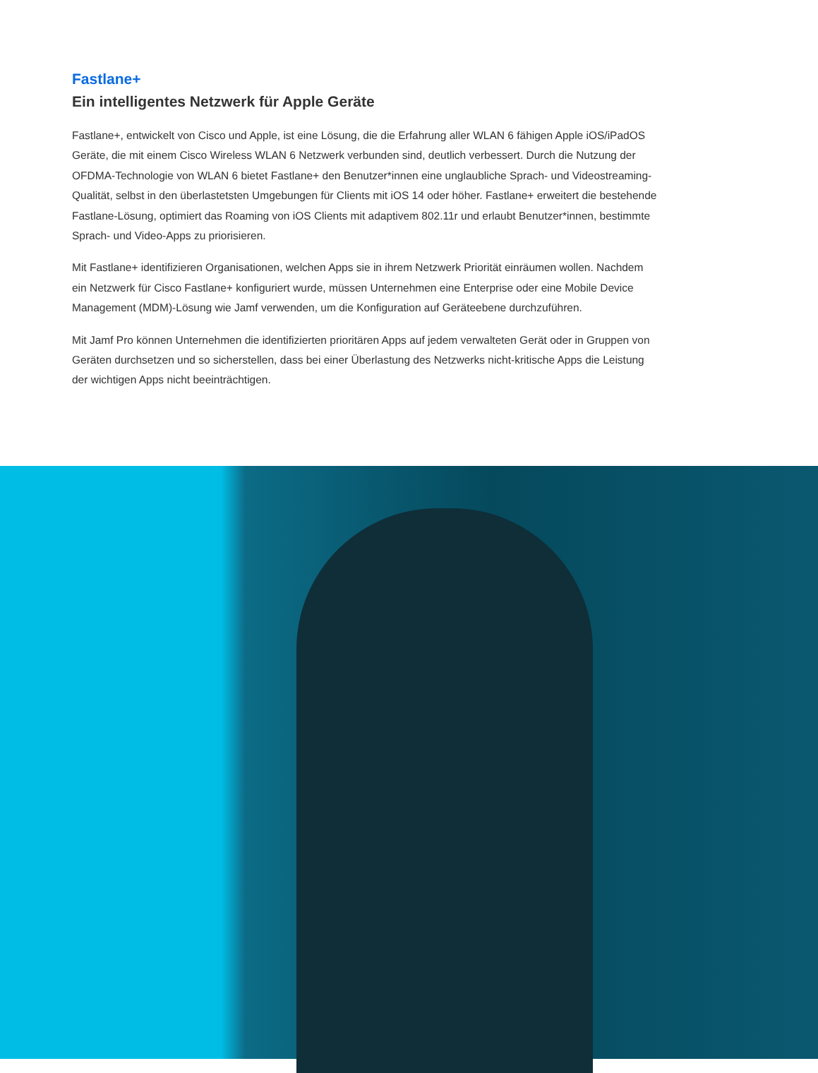Fastlane+
Ein intelligentes Netzwerk für Apple Geräte
Fastlane+, entwickelt von Cisco und Apple, ist eine Lösung, die die Erfahrung aller WLAN 6 fähigen Apple iOS/iPadOS Geräte, die mit einem Cisco Wireless WLAN 6 Netzwerk verbunden sind, deutlich verbessert. Durch die Nutzung der OFDMA-Technologie von WLAN 6 bietet Fastlane+ den Benutzer*innen eine unglaubliche Sprach- und Videostreaming-Qualität, selbst in den überlastetsten Umgebungen für Clients mit iOS 14 oder höher. Fastlane+ erweitert die bestehende Fastlane-Lösung, optimiert das Roaming von iOS Clients mit adaptivem 802.11r und erlaubt Benutzer*innen, bestimmte Sprach- und Video-Apps zu priorisieren.
Mit Fastlane+ identifizieren Organisationen, welchen Apps sie in ihrem Netzwerk Priorität einräumen wollen. Nachdem ein Netzwerk für Cisco Fastlane+ konfiguriert wurde, müssen Unternehmen eine Enterprise oder eine Mobile Device Management (MDM)-Lösung wie Jamf verwenden, um die Konfiguration auf Geräteebene durchzuführen.
Mit Jamf Pro können Unternehmen die identifizierten prioritären Apps auf jedem verwalteten Gerät oder in Gruppen von Geräten durchsetzen und so sicherstellen, dass bei einer Überlastung des Netzwerks nicht-kritische Apps die Leistung der wichtigen Apps nicht beeinträchtigen.